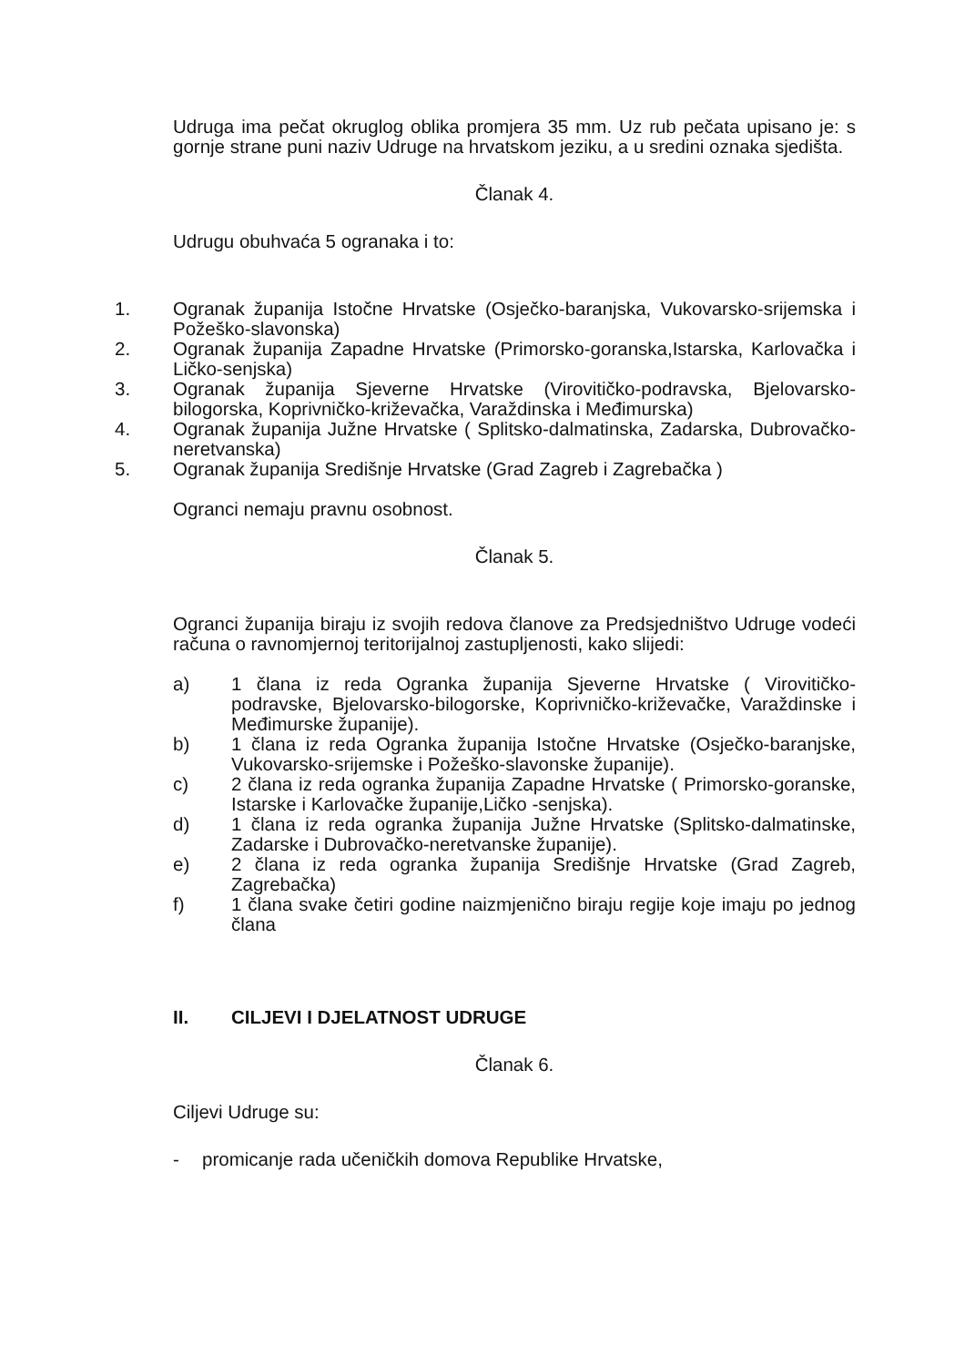Udruga ima pečat okruglog oblika promjera 35 mm. Uz rub pečata upisano je: s gornje strane puni naziv Udruge na hrvatskom jeziku, a u sredini oznaka sjedišta.
Članak 4.
Udrugu obuhvaća 5 ogranaka i to:
1. Ogranak županija Istočne Hrvatske (Osječko-baranjska, Vukovarsko-srijemska i Požeško-slavonska)
2. Ogranak županija Zapadne Hrvatske (Primorsko-goranska,Istarska, Karlovačka i Ličko-senjska)
3. Ogranak županija Sjeverne Hrvatske (Virovitičko-podravska, Bjelovarsko-bilogorska, Koprivničko-križevačka, Varaždinska i Međimurska)
4. Ogranak županija Južne Hrvatske ( Splitsko-dalmatinska, Zadarska, Dubrovačko-neretvanska)
5. Ogranak županija Središnje Hrvatske (Grad Zagreb i Zagrebačka )
Ogranci nemaju pravnu osobnost.
Članak 5.
Ogranci županija biraju iz svojih redova članove za Predsjedništvo Udruge vodeći računa o ravnomjernoj teritorijalnoj zastupljenosti, kako slijedi:
a) 1 člana iz reda Ogranka županija Sjeverne Hrvatske ( Virovitičko-podravske, Bjelovarsko-bilogorske, Koprivničko-križevačke, Varaždinske i Međimurske županije).
b) 1 člana iz reda Ogranka županija Istočne Hrvatske (Osječko-baranjske, Vukovarsko-srijemske i Požeško-slavonske županije).
c) 2 člana iz reda ogranka županija Zapadne Hrvatske ( Primorsko-goranske, Istarske i Karlovačke županije,Ličko -senjska).
d) 1 člana iz reda ogranka županija Južne Hrvatske (Splitsko-dalmatinske, Zadarske i Dubrovačko-neretvanske županije).
e) 2 člana iz reda ogranka županija Središnje Hrvatske (Grad Zagreb, Zagrebačka)
f) 1 člana svake četiri godine naizmjenično biraju regije koje imaju po jednog člana
II. CILJEVI I DJELATNOST UDRUGE
Članak 6.
Ciljevi Udruge su:
- promicanje rada učeničkih domova Republike Hrvatske,